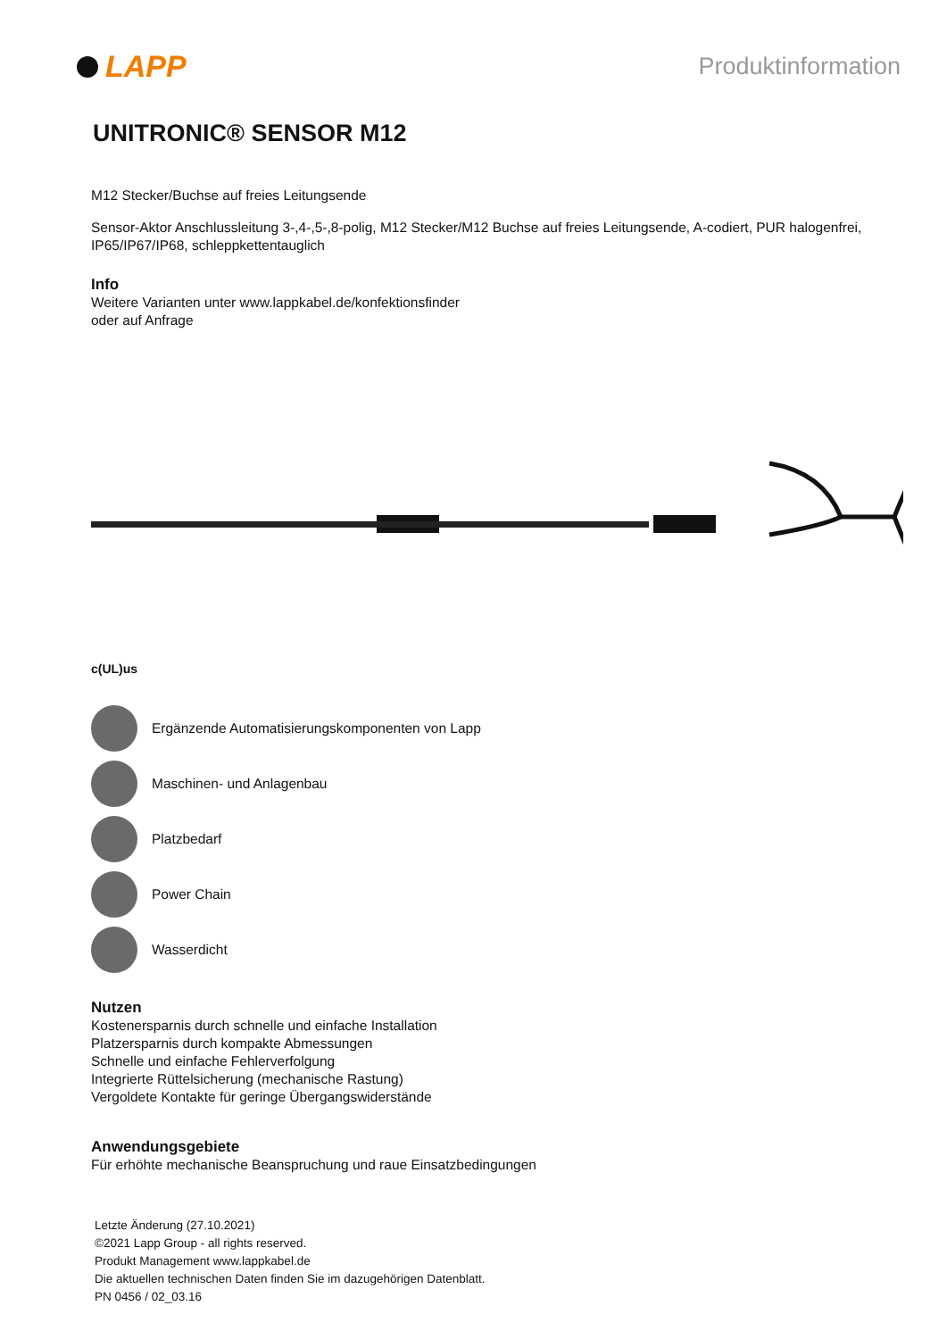LAPP
Produktinformation
UNITRONIC® SENSOR M12
M12 Stecker/Buchse auf freies Leitungsende
Sensor-Aktor Anschlussleitung 3-,4-,5-,8-polig, M12 Stecker/M12 Buchse auf freies Leitungsende, A-codiert, PUR halogenfrei, IP65/IP67/IP68, schleppkettentauglich
Info
Weitere Varianten unter www.lappkabel.de/konfektionsfinder
oder auf Anfrage
c(UL)us
Ergänzende Automatisierungskomponenten von Lapp
Maschinen- und Anlagenbau
Platzbedarf
Power Chain
Wasserdicht
Nutzen
Kostenersparnis durch schnelle und einfache Installation
Platzersparnis durch kompakte Abmessungen
Schnelle und einfache Fehlerverfolgung
Integrierte Rüttelsicherung (mechanische Rastung)
Vergoldete Kontakte für geringe Übergangswiderstände
Anwendungsgebiete
Für erhöhte mechanische Beanspruchung und raue Einsatzbedingungen
Letzte Änderung (27.10.2021)
©2021 Lapp Group - all rights reserved.
Produkt Management www.lappkabel.de
Die aktuellen technischen Daten finden Sie im dazugehörigen Datenblatt.
PN 0456 / 02_03.16